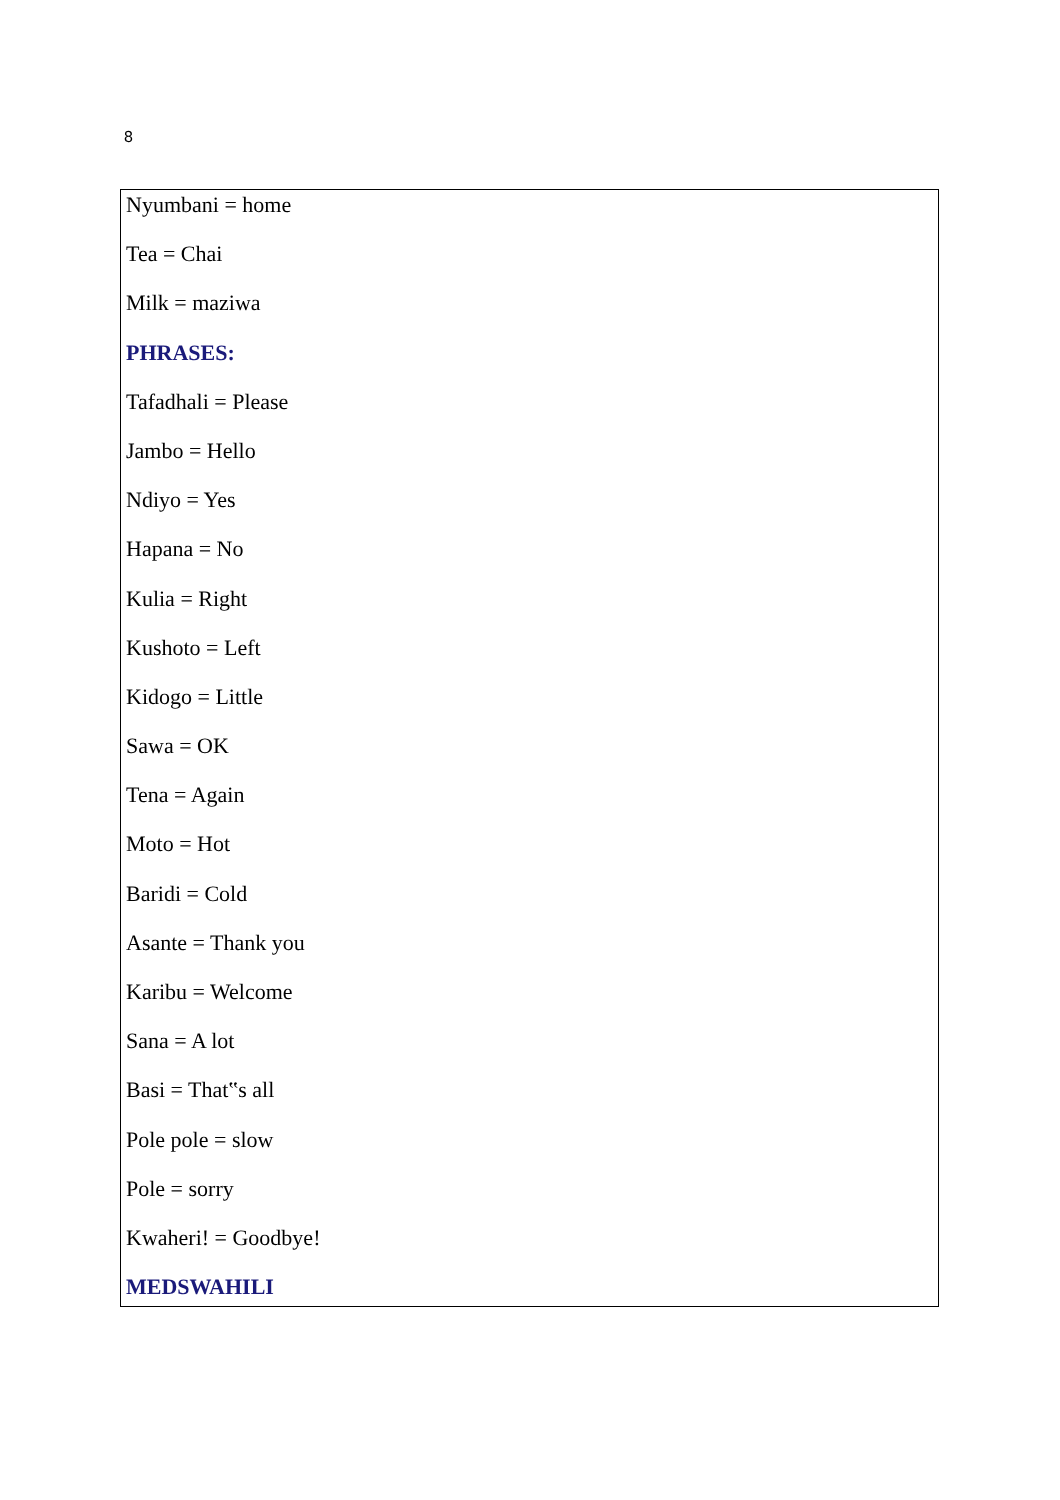8
Nyumbani = home
Tea = Chai
Milk = maziwa
PHRASES:
Tafadhali = Please
Jambo = Hello
Ndiyo = Yes
Hapana = No
Kulia = Right
Kushoto = Left
Kidogo = Little
Sawa = OK
Tena = Again
Moto = Hot
Baridi = Cold
Asante = Thank you
Karibu = Welcome
Sana = A lot
Basi = That‟s all
Pole pole = slow
Pole = sorry
Kwaheri! = Goodbye!
MEDSWAHILI